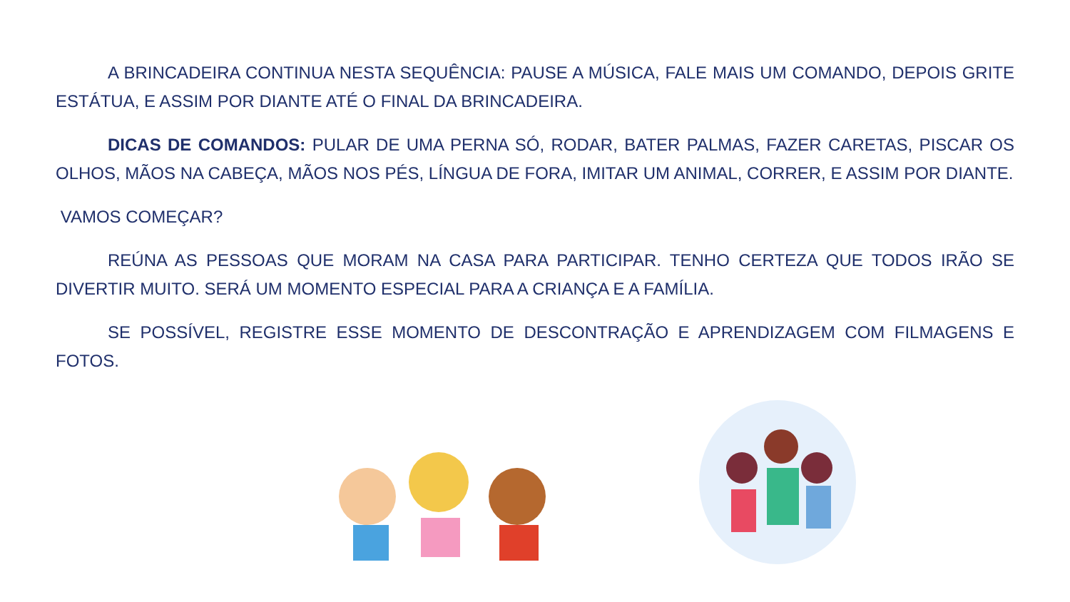A BRINCADEIRA CONTINUA NESTA SEQUÊNCIA: PAUSE A MÚSICA, FALE MAIS UM COMANDO, DEPOIS GRITE ESTÁTUA, E ASSIM POR DIANTE ATÉ O FINAL DA BRINCADEIRA.
DICAS DE COMANDOS: PULAR DE UMA PERNA SÓ, RODAR, BATER PALMAS, FAZER CARETAS, PISCAR OS OLHOS, MÃOS NA CABEÇA, MÃOS NOS PÉS, LÍNGUA DE FORA, IMITAR UM ANIMAL, CORRER, E ASSIM POR DIANTE.
VAMOS COMEÇAR?
REÚNA AS PESSOAS QUE MORAM NA CASA PARA PARTICIPAR. TENHO CERTEZA QUE TODOS IRÃO SE DIVERTIR MUITO. SERÁ UM MOMENTO ESPECIAL PARA A CRIANÇA E A FAMÍLIA.
SE POSSÍVEL, REGISTRE ESSE MOMENTO DE DESCONTRAÇÃO E APRENDIZAGEM COM FILMAGENS E FOTOS.